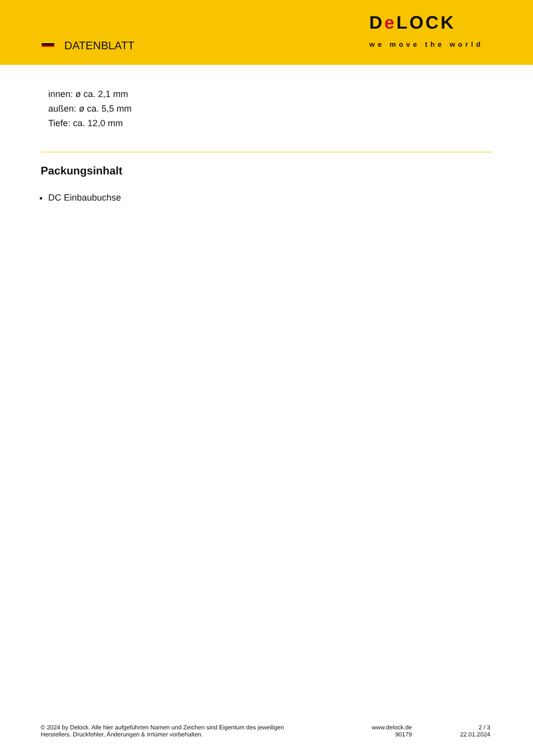DATENBLATT
De LOCK
we move the world
innen: ø ca. 2,1 mm
außen: ø ca. 5,5 mm
Tiefe: ca. 12,0 mm
Packungsinhalt
DC Einbaubuchse
© 2024 by Delock. Alle hier aufgeführten Namen und Zeichen sind Eigentum des jeweiligen
Herstellers. Druckfehler, Änderungen & Irrtümer vorbehalten.
www.delock.de
90179
2 / 3
22.01.2024